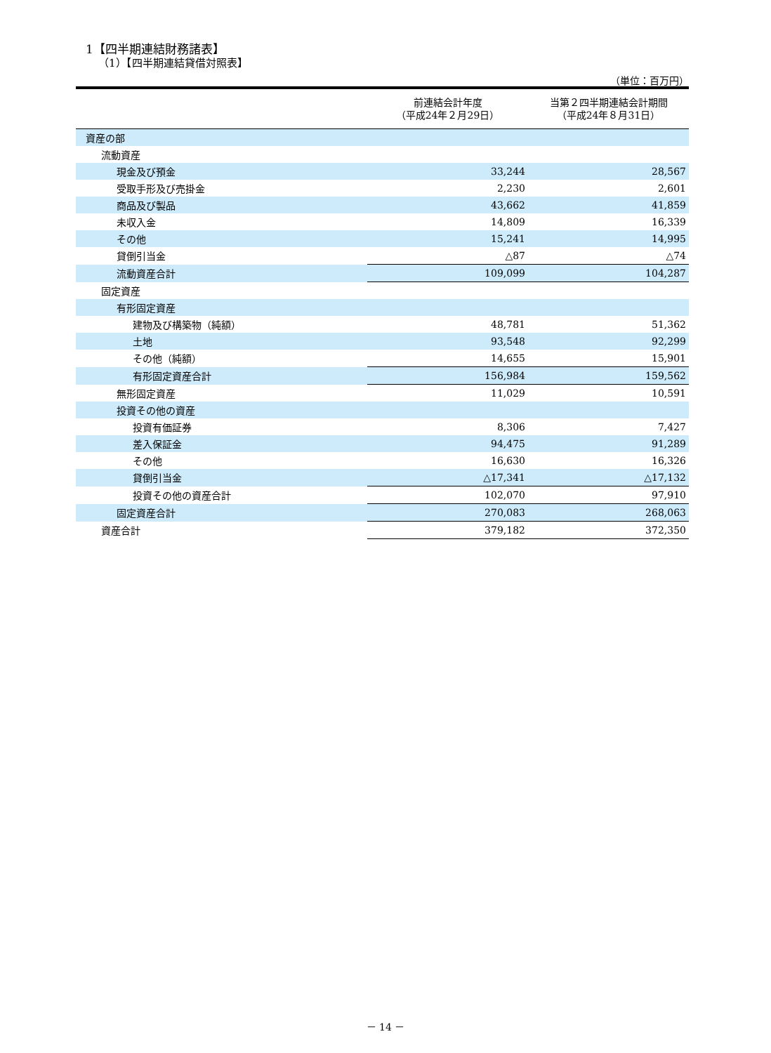1【四半期連結財務諸表】
（1）【四半期連結貸借対照表】
（単位：百万円）
| | 前連結会計年度 （平成24年２月29日） | 当第２四半期連結会計期間 （平成24年８月31日） |
| --- | --- | --- |
| 資産の部 | | |
| 流動資産 | | |
| 現金及び預金 | 33,244 | 28,567 |
| 受取手形及び売掛金 | 2,230 | 2,601 |
| 商品及び製品 | 43,662 | 41,859 |
| 未収入金 | 14,809 | 16,339 |
| その他 | 15,241 | 14,995 |
| 貸倒引当金 | △87 | △74 |
| 流動資産合計 | 109,099 | 104,287 |
| 固定資産 | | |
| 有形固定資産 | | |
| 建物及び構築物（純額） | 48,781 | 51,362 |
| 土地 | 93,548 | 92,299 |
| その他（純額） | 14,655 | 15,901 |
| 有形固定資産合計 | 156,984 | 159,562 |
| 無形固定資産 | 11,029 | 10,591 |
| 投資その他の資産 | | |
| 投資有価証券 | 8,306 | 7,427 |
| 差入保証金 | 94,475 | 91,289 |
| その他 | 16,630 | 16,326 |
| 貸倒引当金 | △17,341 | △17,132 |
| 投資その他の資産合計 | 102,070 | 97,910 |
| 固定資産合計 | 270,083 | 268,063 |
| 資産合計 | 379,182 | 372,350 |
－ 14 －